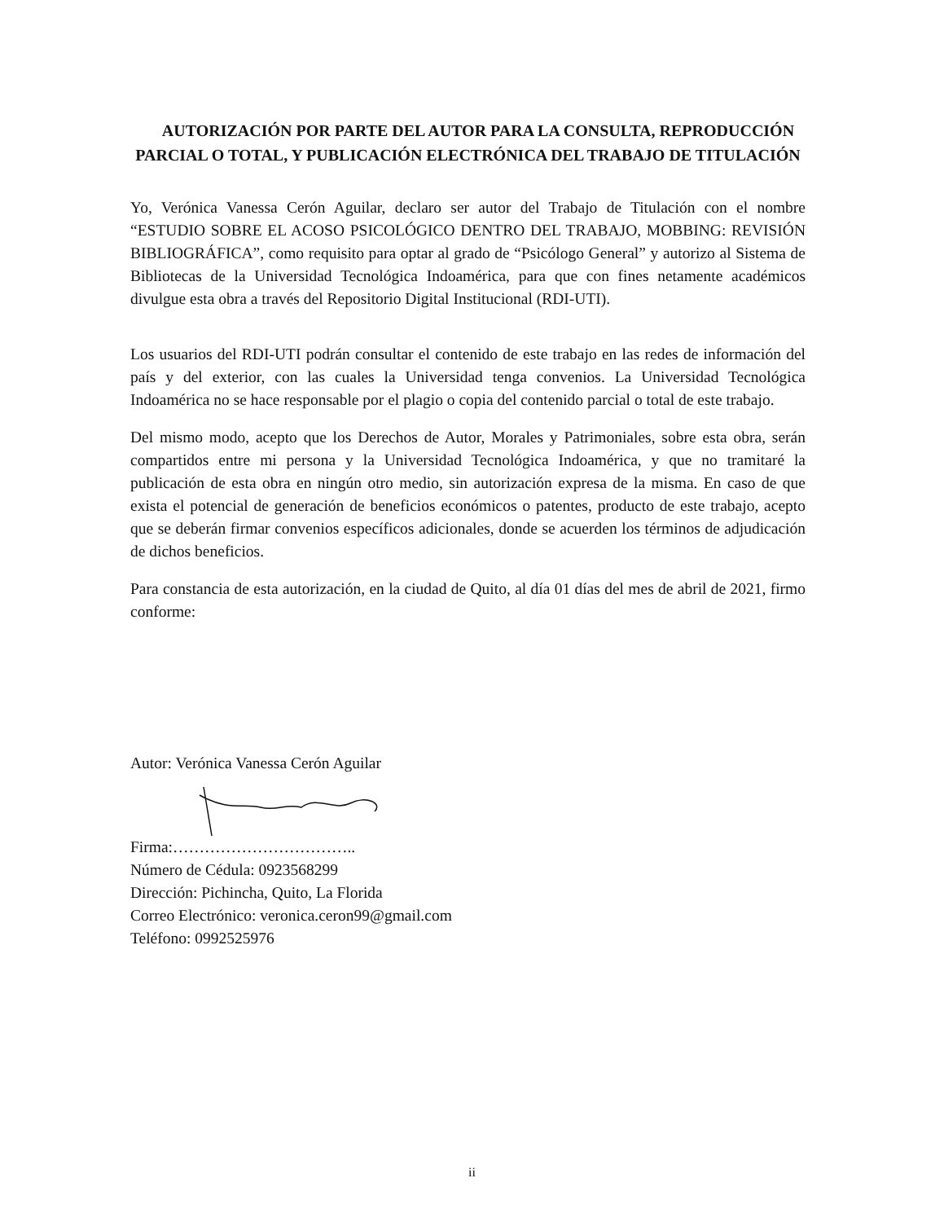AUTORIZACIÓN POR PARTE DEL AUTOR PARA LA CONSULTA, REPRODUCCIÓN PARCIAL O TOTAL, Y PUBLICACIÓN ELECTRÓNICA DEL TRABAJO DE TITULACIÓN
Yo, Verónica Vanessa Cerón Aguilar, declaro ser autor del Trabajo de Titulación con el nombre “ESTUDIO SOBRE EL ACOSO PSICOLÓGICO DENTRO DEL TRABAJO, MOBBING: REVISIÓN BIBLIOGRÁFICA”, como requisito para optar al grado de “Psicólogo General” y autorizo al Sistema de Bibliotecas de la Universidad Tecnológica Indoamérica, para que con fines netamente académicos divulgue esta obra a través del Repositorio Digital Institucional (RDI-UTI).
Los usuarios del RDI-UTI podrán consultar el contenido de este trabajo en las redes de información del país y del exterior, con las cuales la Universidad tenga convenios. La Universidad Tecnológica Indoamérica no se hace responsable por el plagio o copia del contenido parcial o total de este trabajo.
Del mismo modo, acepto que los Derechos de Autor, Morales y Patrimoniales, sobre esta obra, serán compartidos entre mi persona y la Universidad Tecnológica Indoamérica, y que no tramitaré la publicación de esta obra en ningún otro medio, sin autorización expresa de la misma. En caso de que exista el potencial de generación de beneficios económicos o patentes, producto de este trabajo, acepto que se deberán firmar convenios específicos adicionales, donde se acuerden los términos de adjudicación de dichos beneficios.
Para constancia de esta autorización, en la ciudad de Quito, al día 01 días del mes de abril de 2021, firmo conforme:
Autor: Verónica Vanessa Cerón Aguilar
Firma:……………………………..
Número de Cédula: 0923568299
Dirección: Pichincha, Quito, La Florida
Correo Electrónico: veronica.ceron99@gmail.com
Teléfono: 0992525976
ii